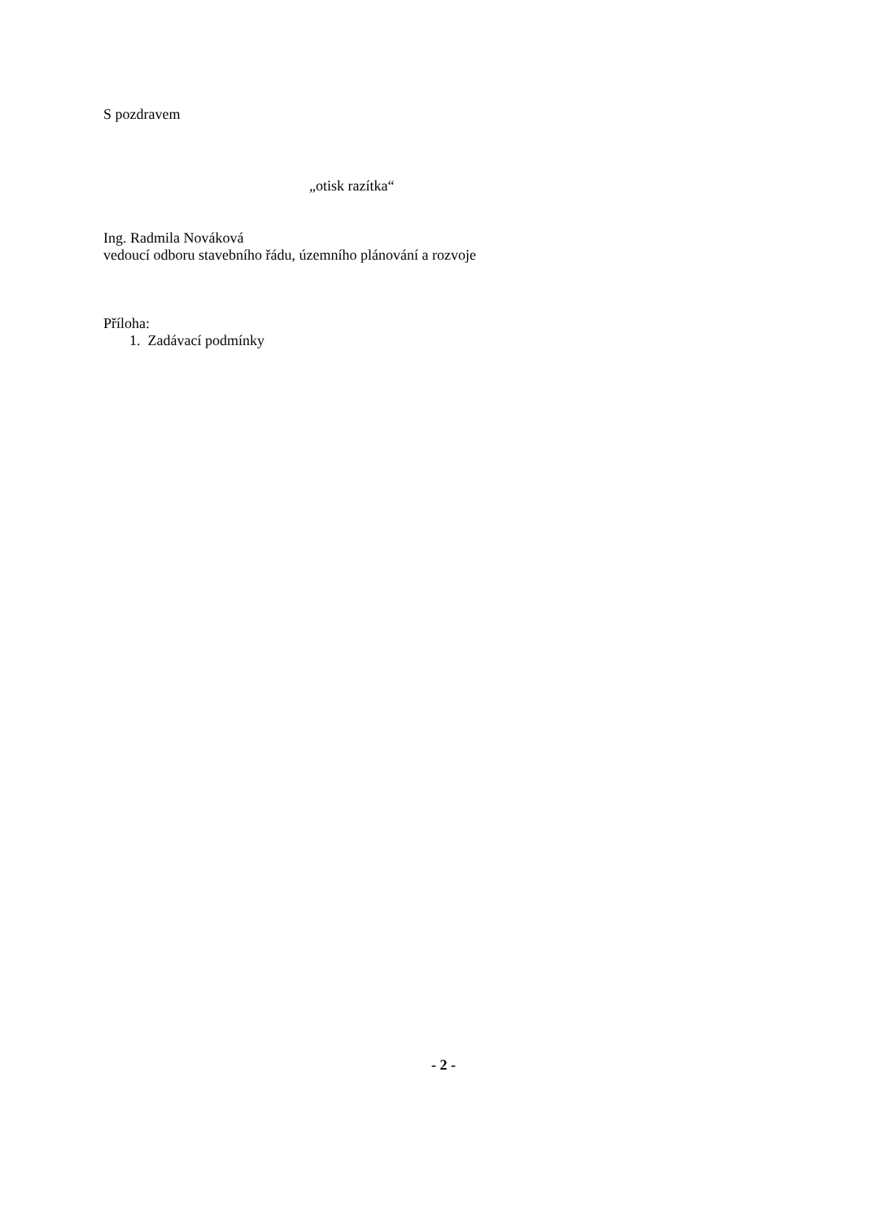S pozdravem
„otisk razítka“
Ing. Radmila Nováková
vedoucí odboru stavebního řádu, územního plánování a rozvoje
Příloha:
1. Zadávací podmínky
- 2 -